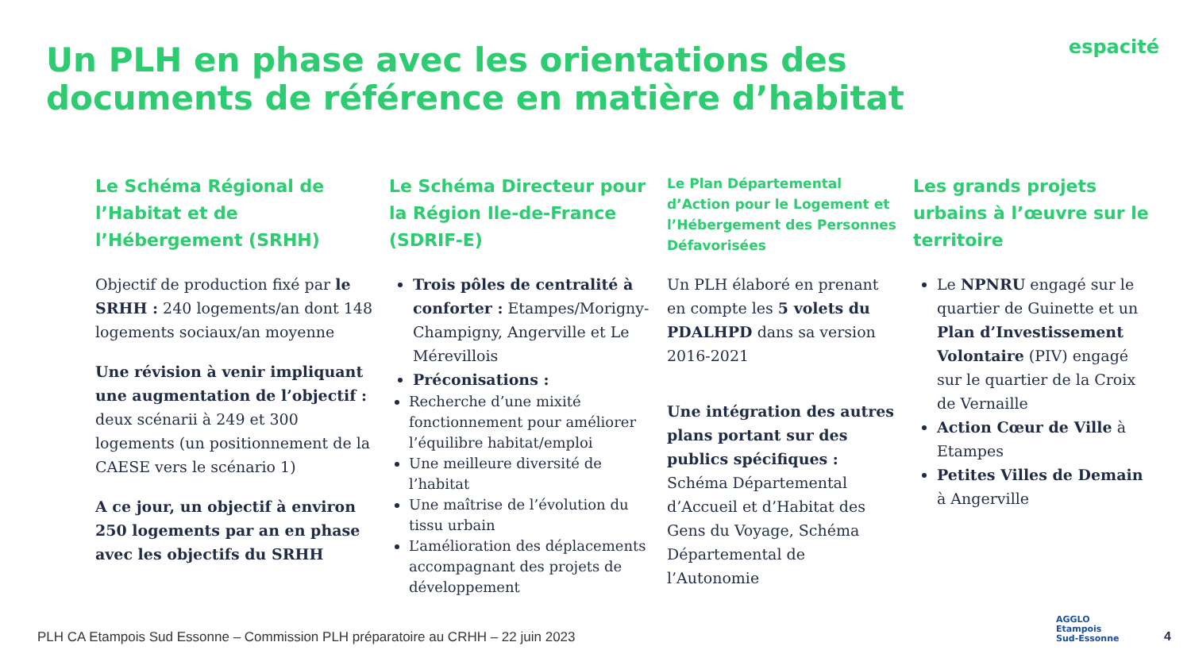Un PLH en phase avec les orientations des documents de référence en matière d’habitat
espacité
Le Schéma Régional de l’Habitat et de l’Hébergement (SRHH)
Objectif de production fixé par le SRHH : 240 logements/an dont 148 logements sociaux/an moyenne
Une révision à venir impliquant une augmentation de l’objectif : deux scénarii à 249 et 300 logements (un positionnement de la CAESE vers le scénario 1)
A ce jour, un objectif à environ 250 logements par an en phase avec les objectifs du SRHH
Le Schéma Directeur pour la Région Ile-de-France (SDRIF-E)
Trois pôles de centralité à conforter : Etampes/Morigny-Champigny, Angerville et Le Mérevillois
Préconisations :
Recherche d’une mixité fonctionnement pour améliorer l’équilibre habitat/emploi
Une meilleure diversité de l’habitat
Une maîtrise de l’évolution du tissu urbain
L’amélioration des déplacements accompagnant des projets de développement
Le Plan Départemental d’Action pour le Logement et l’Hébergement des Personnes Défavorisées
Un PLH élaboré en prenant en compte les 5 volets du PDALHPD dans sa version 2016-2021
Une intégration des autres plans portant sur des publics spécifiques : Schéma Départemental d’Accueil et d’Habitat des Gens du Voyage, Schéma Départemental de l’Autonomie
Les grands projets urbains à l’œuvre sur le territoire
Le NPNRU engagé sur le quartier de Guinette et un Plan d’Investissement Volontaire (PIV) engagé sur le quartier de la Croix de Vernaille
Action Cœur de Ville à Etampes
Petites Villes de Demain à Angerville
PLH CA Etampois Sud Essonne – Commission PLH préparatoire au CRHH – 22 juin 2023
AGGLO
Etampois
Sud-Essonne
4